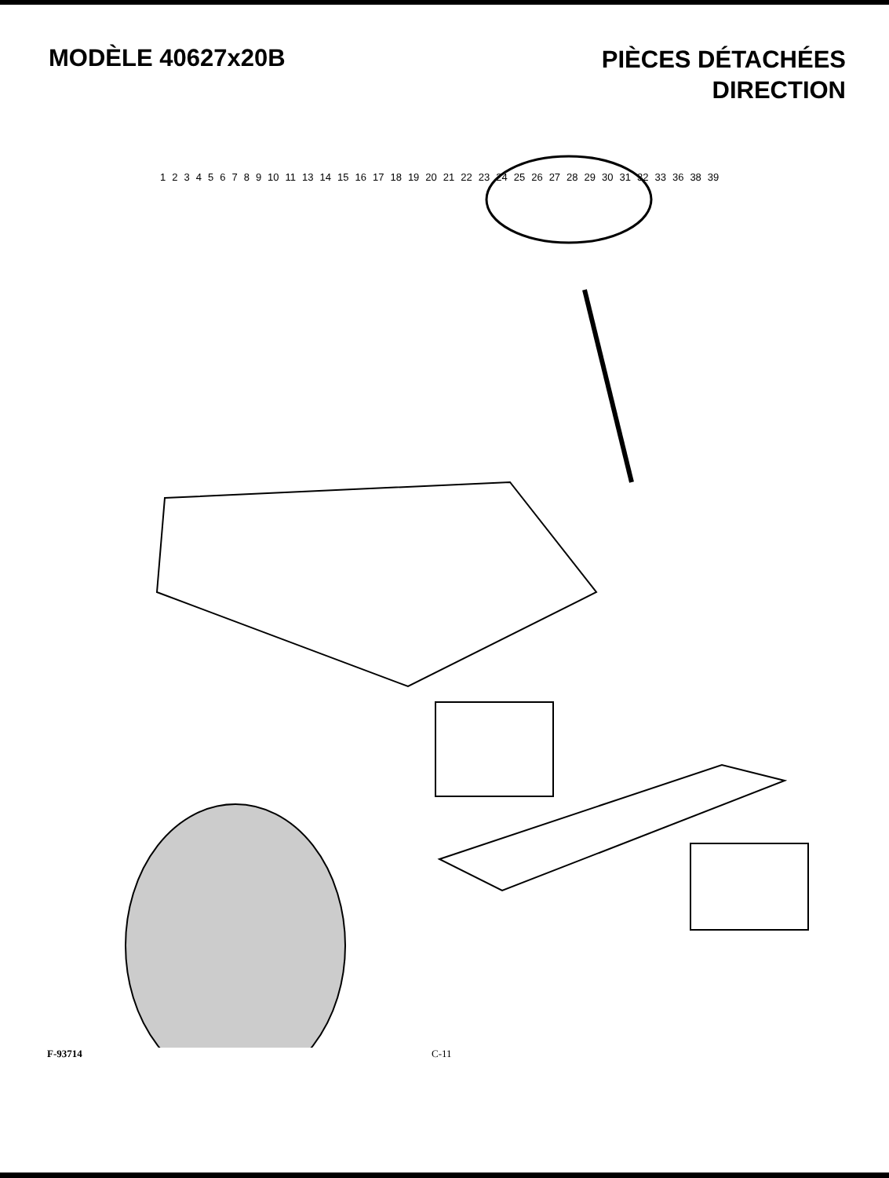MODÈLE 40627x20B
PIÈCES DÉTACHÉES
DIRECTION
123456789 10 11 13 14 15 16 17 18 19 20 21 22 23 24 25 26 27 28 29 30 31 32 33 36 38 39
F-93714 C-11